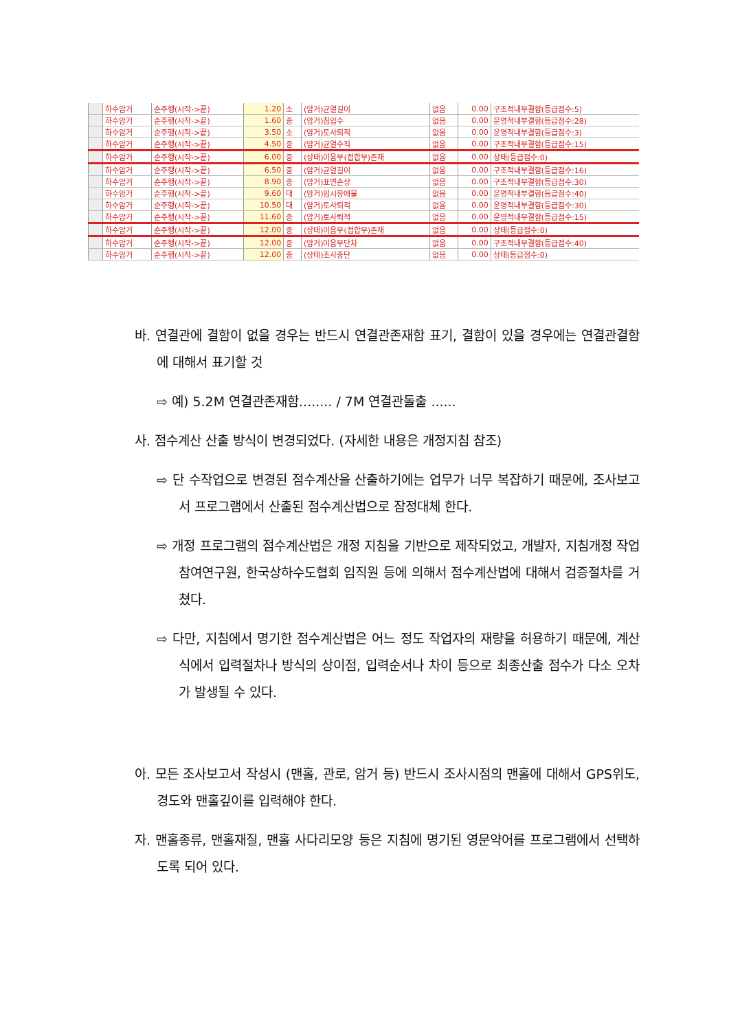| | 하수암거 | 순주행(시작->끝) | 1.20 | 소 | (암거)균열길이 | 없음 | 0.00 | 구조적내부결함(등급점수:5) |
| | 하수암거 | 순주행(시작->끝) | 1.60 | 중 | (암거)침입수 | 없음 | 0.00 | 운영적내부결함(등급점수:28) |
| | 하수암거 | 순주행(시작->끝) | 3.50 | 소 | (암거)토사퇴적 | 없음 | 0.00 | 운영적내부결함(등급점수:3) |
| | 하수암거 | 순주행(시작->끝) | 4.50 | 중 | (암거)균열수직 | 없음 | 0.00 | 구조적내부결함(등급점수:15) |
| | 하수암거 | 순주행(시작->끝) | 6.00 | 중 | (상태)이음부(접합부)존재 | 없음 | 0.00 | 상태(등급점수:0) |
| | 하수암거 | 순주행(시작->끝) | 6.50 | 중 | (암거)균열길이 | 없음 | 0.00 | 구조적내부결함(등급점수:16) |
| | 하수암거 | 순주행(시작->끝) | 8.90 | 중 | (암거)표면손상 | 없음 | 0.00 | 구조적내부결함(등급점수:30) |
| | 하수암거 | 순주행(시작->끝) | 9.60 | 대 | (암거)임시장애물 | 없음 | 0.00 | 운영적내부결함(등급점수:40) |
| | 하수암거 | 순주행(시작->끝) | 10.50 | 대 | (암거)토사퇴적 | 없음 | 0.00 | 운영적내부결함(등급점수:30) |
| | 하수암거 | 순주행(시작->끝) | 11.60 | 중 | (암거)토사퇴적 | 없음 | 0.00 | 운영적내부결함(등급점수:15) |
| | 하수암거 | 순주행(시작->끝) | 12.00 | 중 | (상태)이음부(접합부)존재 | 없음 | 0.00 | 상태(등급점수:0) |
| | 하수암거 | 순주행(시작->끝) | 12.00 | 중 | (암거)이음부단차 | 없음 | 0.00 | 구조적내부결함(등급점수:40) |
| | 하수암거 | 순주행(시작->끝) | 12.00 | 중 | (상태)조사중단 | 없음 | 0.00 | 상태(등급점수:0) |
바. 연결관에 결함이 없을 경우는 반드시 연결관존재함 표기, 결함이 있을 경우에는 연결관결함에 대해서 표기할 것
⇨ 예) 5.2M 연결관존재함........ / 7M 연결관돌출 ......
사. 점수계산 산출 방식이 변경되었다. (자세한 내용은 개정지침 참조)
⇨ 단 수작업으로 변경된 점수계산을 산출하기에는 업무가 너무 복잡하기 때문에, 조사보고서 프로그램에서 산출된 점수계산법으로 잠정대체 한다.
⇨ 개정 프로그램의 점수계산법은 개정 지침을 기반으로 제작되었고, 개발자, 지침개정 작업 참여연구원, 한국상하수도협회 임직원 등에 의해서 점수계산법에 대해서 검증절차를 거쳤다.
⇨ 다만, 지침에서 명기한 점수계산법은 어느 정도 작업자의 재량을 허용하기 때문에, 계산식에서 입력절차나 방식의 상이점, 입력순서나 차이 등으로 최종산출 점수가 다소 오차가 발생될 수 있다.
아. 모든 조사보고서 작성시 (맨홀, 관로, 암거 등) 반드시 조사시점의 맨홀에 대해서 GPS위도, 경도와 맨홀깊이를 입력해야 한다.
자. 맨홀종류, 맨홀재질, 맨홀 사다리모양 등은 지침에 명기된 영문약어를 프로그램에서 선택하도록 되어 있다.